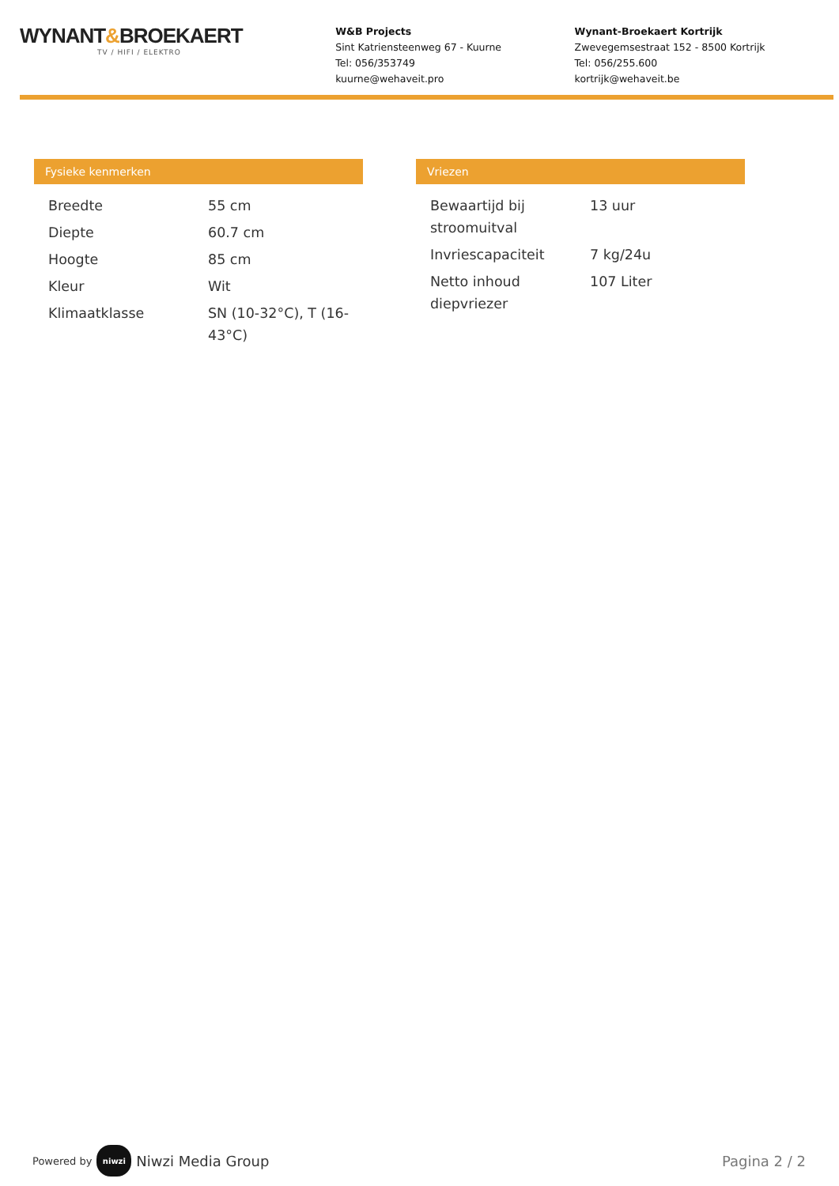WYNANT&BROEKAERT
TV / HIFI / ELEKTRO
W&B Projects
Sint Katriensteenweg 67 - Kuurne
Tel: 056/353749
kuurne@wehaveit.pro
Wynant-Broekaert Kortrijk
Zwevegemsestraat 152 - 8500 Kortrijk
Tel: 056/255.600
kortrijk@wehaveit.be
Fysieke kenmerken
| Breedte | 55 cm |
| Diepte | 60.7 cm |
| Hoogte | 85 cm |
| Kleur | Wit |
| Klimaatklasse | SN (10-32°C), T (16-43°C) |
Vriezen
| Bewaartijd bij stroomuitval | 13 uur |
| Invriescapaciteit | 7 kg/24u |
| Netto inhoud diepvriezer | 107 Liter |
Powered by niwzi Niwzi Media Group
Pagina 2 / 2